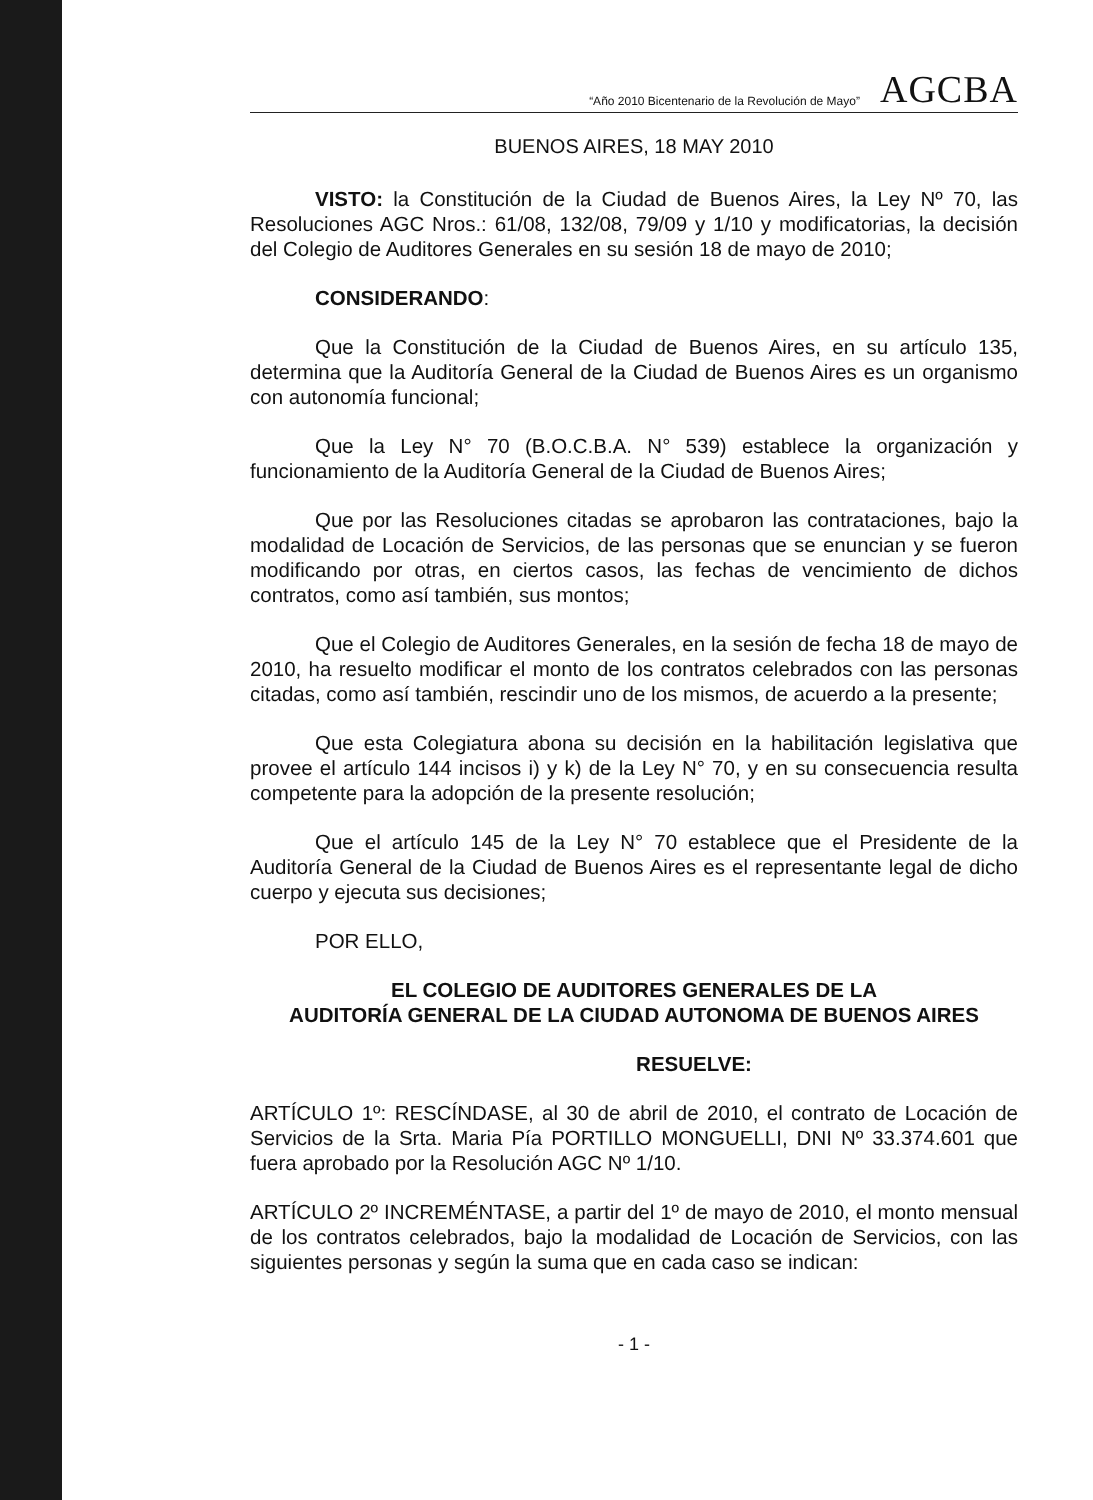“Año 2010 Bicentenario de la Revolución de Mayo” AGCBA
BUENOS AIRES, 18 MAY 2010
VISTO: la Constitución de la Ciudad de Buenos Aires, la Ley Nº 70, las Resoluciones AGC Nros.: 61/08, 132/08, 79/09 y 1/10 y modificatorias, la decisión del Colegio de Auditores Generales en su sesión 18 de mayo de 2010;
CONSIDERANDO:
Que la Constitución de la Ciudad de Buenos Aires, en su artículo 135, determina que la Auditoría General de la Ciudad de Buenos Aires es un organismo con autonomía funcional;
Que la Ley N° 70 (B.O.C.B.A. N° 539) establece la organización y funcionamiento de la Auditoría General de la Ciudad de Buenos Aires;
Que por las Resoluciones citadas se aprobaron las contrataciones, bajo la modalidad de Locación de Servicios, de las personas que se enuncian y se fueron modificando por otras, en ciertos casos, las fechas de vencimiento de dichos contratos, como así también, sus montos;
Que el Colegio de Auditores Generales, en la sesión de fecha 18 de mayo de 2010, ha resuelto modificar el monto de los contratos celebrados con las personas citadas, como así también, rescindir uno de los mismos, de acuerdo a la presente;
Que esta Colegiatura abona su decisión en la habilitación legislativa que provee el artículo 144 incisos i) y k) de la Ley N° 70, y en su consecuencia resulta competente para la adopción de la presente resolución;
Que el artículo 145 de la Ley N° 70 establece que el Presidente de la Auditoría General de la Ciudad de Buenos Aires es el representante legal de dicho cuerpo y ejecuta sus decisiones;
POR ELLO,
EL COLEGIO DE AUDITORES GENERALES DE LA
AUDITORÍA GENERAL DE LA CIUDAD AUTONOMA DE BUENOS AIRES
RESUELVE:
ARTÍCULO 1º: RESCÍNDASE, al 30 de abril de 2010, el contrato de Locación de Servicios de la Srta. Maria Pía PORTILLO MONGUELLI, DNI Nº 33.374.601 que fuera aprobado por la Resolución AGC Nº 1/10.
ARTÍCULO 2º INCREMÉNTASE, a partir del 1º de mayo de 2010, el monto mensual de los contratos celebrados, bajo la modalidad de Locación de Servicios, con las siguientes personas y según la suma que en cada caso se indican:
- 1 -